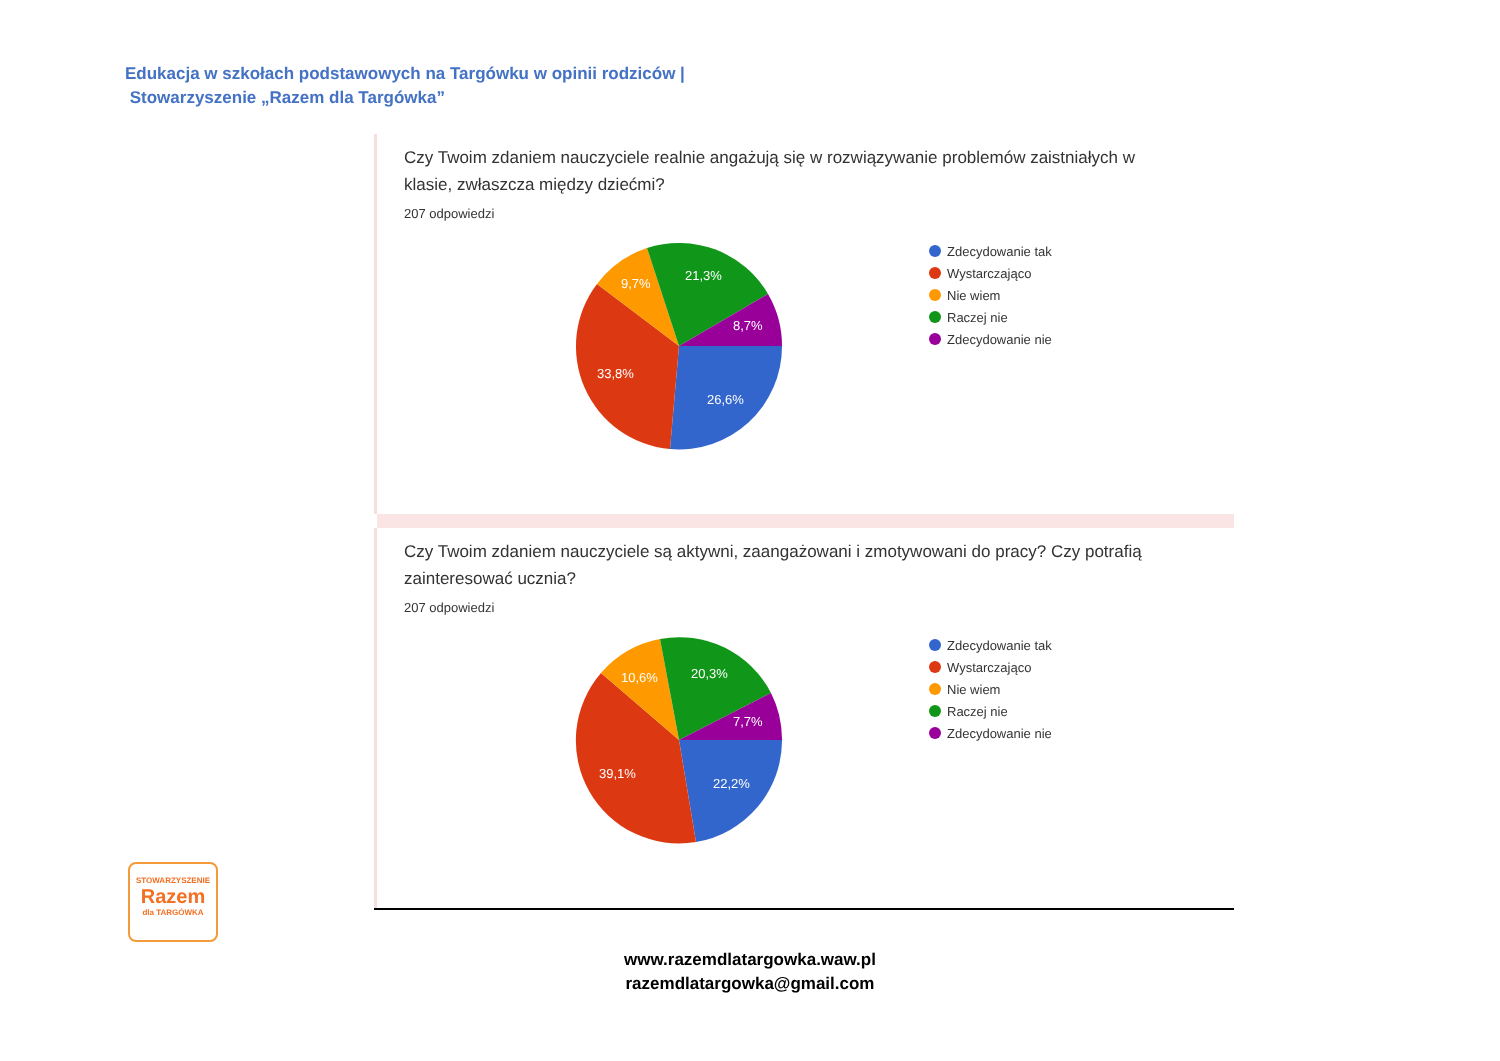Edukacja w szkołach podstawowych na Targówku w opinii rodziców |
Stowarzyszenie „Razem dla Targówka”
Czy Twoim zdaniem nauczyciele realnie angażują się w rozwiązywanie problemów zaistniałych w klasie, zwłaszcza między dziećmi?
207 odpowiedzi
26,6%
33,8%
9,7%
21,3%
8,7%
Zdecydowanie tak
Wystarczająco
Nie wiem
Raczej nie
Zdecydowanie nie
Czy Twoim zdaniem nauczyciele są aktywni, zaangażowani i zmotywowani do pracy? Czy potrafią zainteresować ucznia?
207 odpowiedzi
22,2%
39,1%
10,6%
20,3%
7,7%
Zdecydowanie tak
Wystarczająco
Nie wiem
Raczej nie
Zdecydowanie nie
STOWARZYSZENIE
Razem
dla TARGÓWKA
www.razemdlatargowka.waw.pl
razemdlatargowka@gmail.com